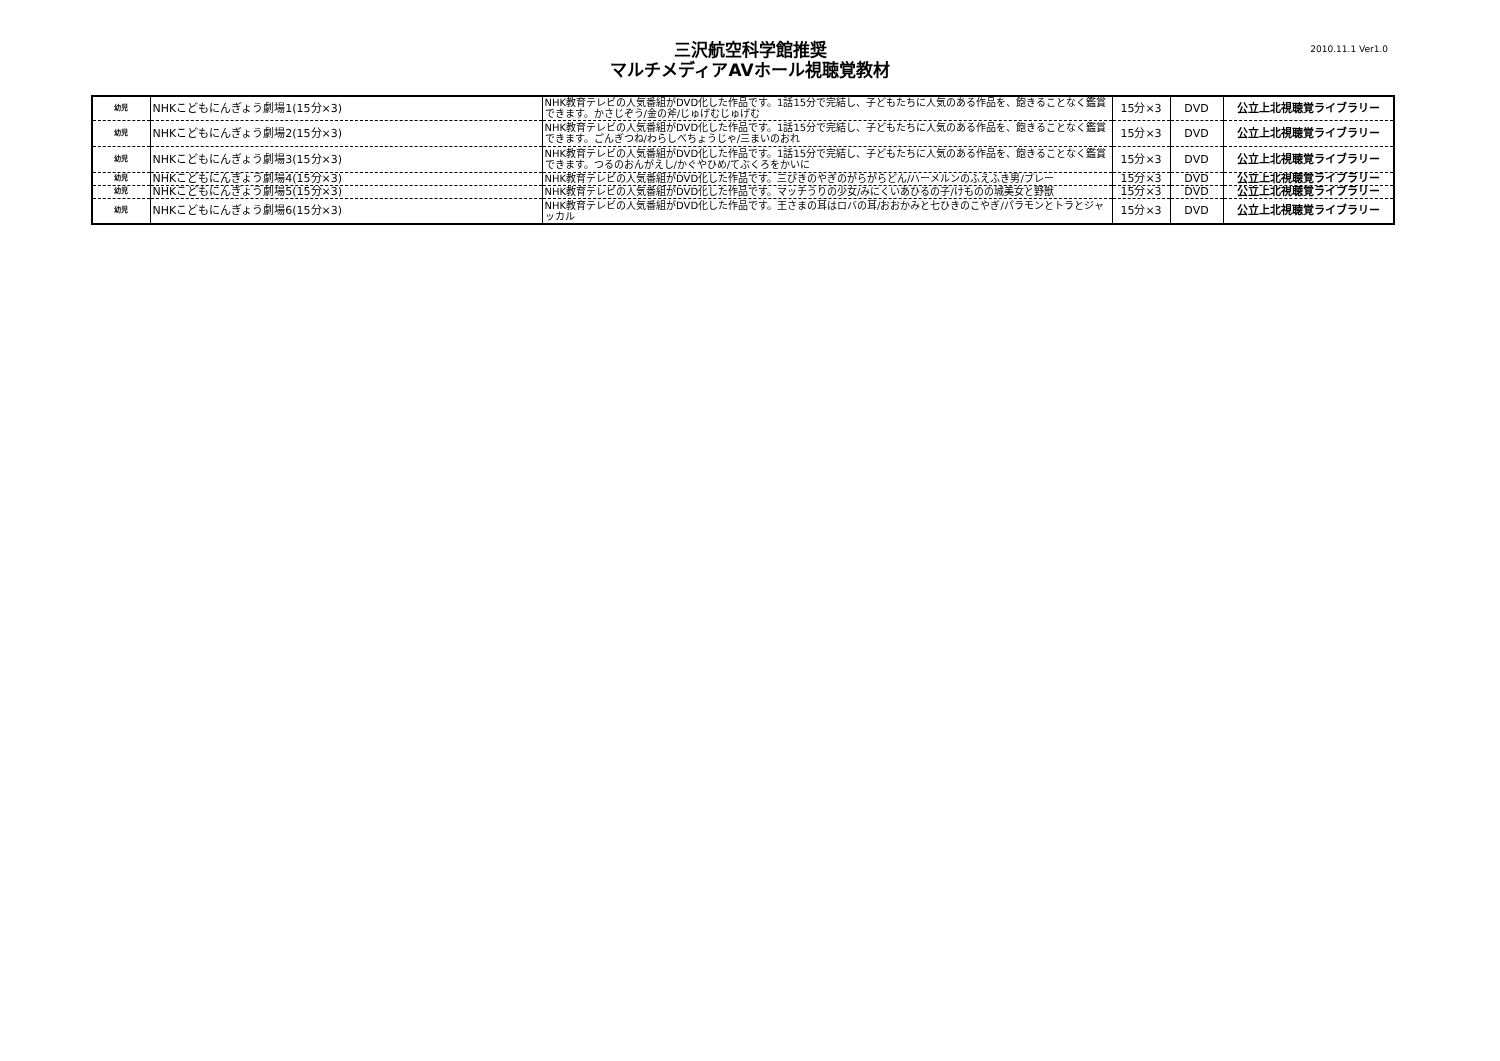三沢航空科学館推奨
マルチメディアAVホール視聴覚教材
2010.11.1 Ver1.0
| 幼児 | NHKこどもにんぎょう劇場1(15分×3) | NHK教育テレビの人気番組がDVD化した作品です。1話15分で完結し、子どもたちに人気のある作品を、飽きることなく鑑賞できます。かさじぞう/金の斧/じゅげむじゅげむ | 15分×3 | DVD | 公立上北視聴覚ライブラリー |
| 幼児 | NHKこどもにんぎょう劇場2(15分×3) | NHK教育テレビの人気番組がDVD化した作品です。1話15分で完結し、子どもたちに人気のある作品を、飽きることなく鑑賞できます。ごんぎつね/わらしべちょうじゃ/三まいのおれ | 15分×3 | DVD | 公立上北視聴覚ライブラリー |
| 幼児 | NHKこどもにんぎょう劇場3(15分×3) | NHK教育テレビの人気番組がDVD化した作品です。1話15分で完結し、子どもたちに人気のある作品を、飽きることなく鑑賞できます。つるのおんがえし/かぐやひめ/てぶくろをかいに | 15分×3 | DVD | 公立上北視聴覚ライブラリー |
| 幼児 | NHKこどもにんぎょう劇場4(15分×3) | NHK教育テレビの人気番組がDVD化した作品です。三びきのやぎのがらがらどん/ハーメルンのふえふき男/ブレー | 15分×3 | DVD | 公立上北視聴覚ライブラリー |
| 幼児 | NHKこどもにんぎょう劇場5(15分×3) | NHK教育テレビの人気番組がDVD化した作品です。マッチうりの少女/みにくいあひるの子/けものの城美女と野獣 | 15分×3 | DVD | 公立上北視聴覚ライブラリー |
| 幼児 | NHKこどもにんぎょう劇場6(15分×3) | NHK教育テレビの人気番組がDVD化した作品です。王さまの耳はロバの耳/おおかみと七ひきのこやぎ/パラモンとトラとジャッカル | 15分×3 | DVD | 公立上北視聴覚ライブラリー |